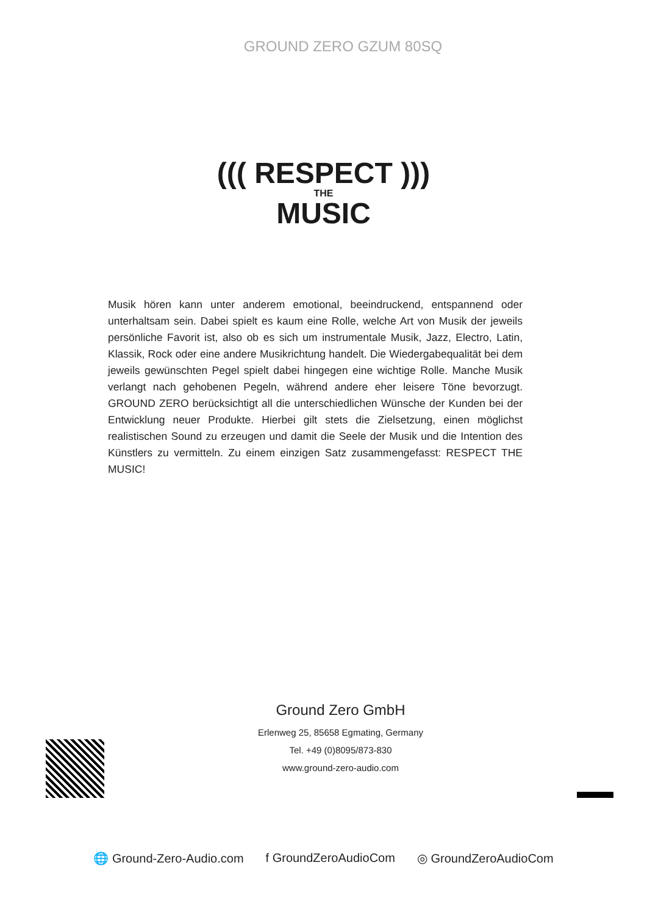GROUND ZERO GZUM 80SQ
((( RESPECT )))
THE
MUSIC
Musik hören kann unter anderem emotional, beeindruckend, entspannend oder unterhaltsam sein. Dabei spielt es kaum eine Rolle, welche Art von Musik der jeweils persönliche Favorit ist, also ob es sich um instrumentale Musik, Jazz, Electro, Latin, Klassik, Rock oder eine andere Musikrichtung handelt. Die Wiedergabequalität bei dem jeweils gewünschten Pegel spielt dabei hingegen eine wichtige Rolle. Manche Musik verlangt nach gehobenen Pegeln, während andere eher leisere Töne bevorzugt. GROUND ZERO berücksichtigt all die unterschiedlichen Wünsche der Kunden bei der Entwicklung neuer Produkte. Hierbei gilt stets die Zielsetzung, einen möglichst realistischen Sound zu erzeugen und damit die Seele der Musik und die Intention des Künstlers zu vermitteln. Zu einem einzigen Satz zusammengefasst: RESPECT THE MUSIC!
Ground Zero GmbH
Erlenweg 25, 85658 Egmating, Germany
Tel. +49 (0)8095/873-830
www.ground-zero-audio.com
🌐 Ground-Zero-Audio.com f GroundZeroAudioCom ◎ GroundZeroAudioCom